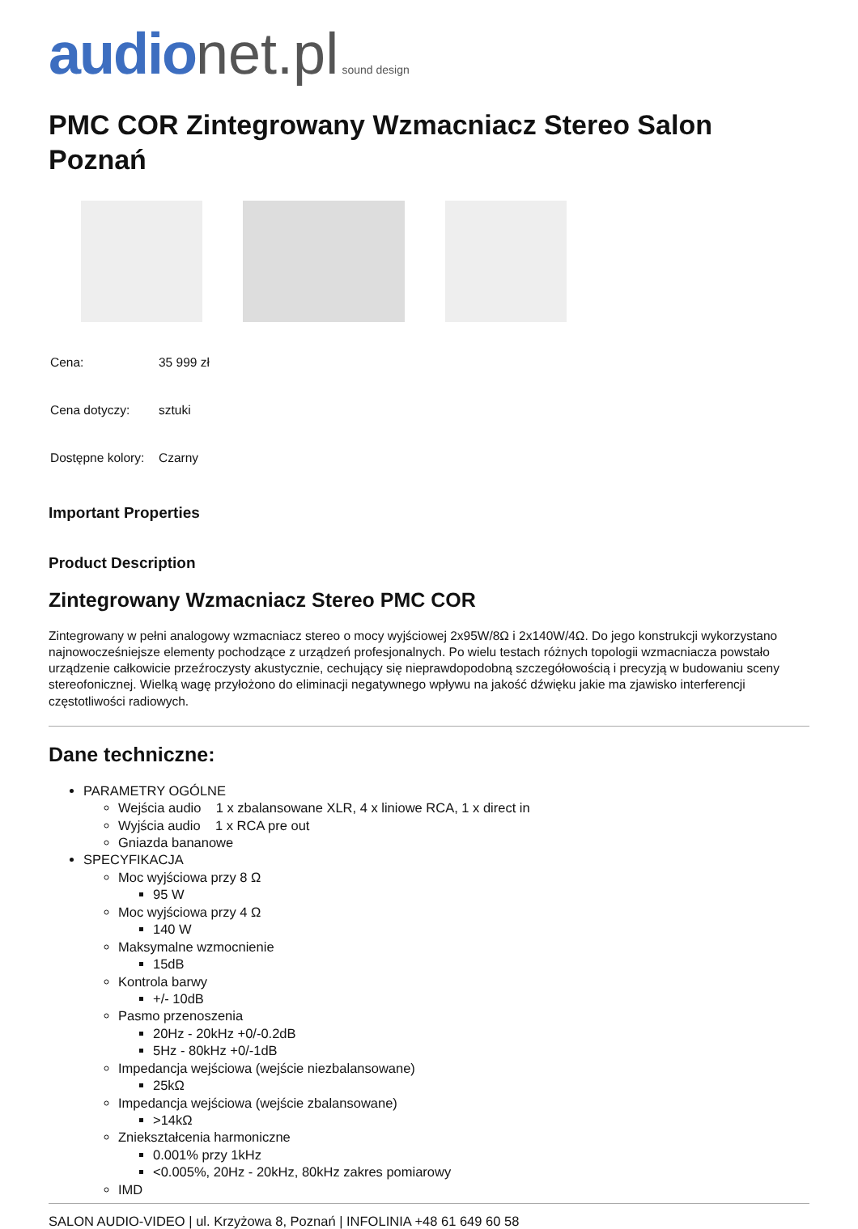audio net.pl sound design
PMC COR Zintegrowany Wzmacniacz Stereo Salon Poznań
| Cena: | 35 999 zł |
| Cena dotyczy: | sztuki |
| Dostępne kolory: | Czarny |
Important Properties
Product Description
Zintegrowany Wzmacniacz Stereo PMC COR
Zintegrowany w pełni analogowy wzmacniacz stereo o mocy wyjściowej 2x95W/8Ω i 2x140W/4Ω. Do jego konstrukcji wykorzystano najnowocześniejsze elementy pochodzące z urządzeń profesjonalnych. Po wielu testach różnych topologii wzmacniacza powstało urządzenie całkowicie przeźroczysty akustycznie, cechujący się nieprawdopodobną szczegółowością i precyzją w budowaniu sceny stereofonicznej. Wielką wagę przyłożono do eliminacji negatywnego wpływu na jakość dźwięku jakie ma zjawisko interferencji częstotliwości radiowych.
Dane techniczne:
PARAMETRY OGÓLNE
Wejścia audio 1 x zbalansowane XLR, 4 x liniowe RCA, 1 x direct in
Wyjścia audio 1 x RCA pre out
Gniazda bananowe
SPECYFIKACJA
Moc wyjściowa przy 8 Ω
95 W
Moc wyjściowa przy 4 Ω
140 W
Maksymalne wzmocnienie
15dB
Kontrola barwy
+/- 10dB
Pasmo przenoszenia
20Hz - 20kHz +0/-0.2dB
5Hz - 80kHz +0/-1dB
Impedancja wejściowa (wejście niezbalansowane)
25kΩ
Impedancja wejściowa (wejście zbalansowane)
>14kΩ
Zniekształcenia harmoniczne
0.001% przy 1kHz
<0.005%, 20Hz - 20kHz, 80kHz zakres pomiarowy
IMD
SALON AUDIO-VIDEO | ul. Krzyżowa 8, Poznań | INFOLINIA +48 61 649 60 58